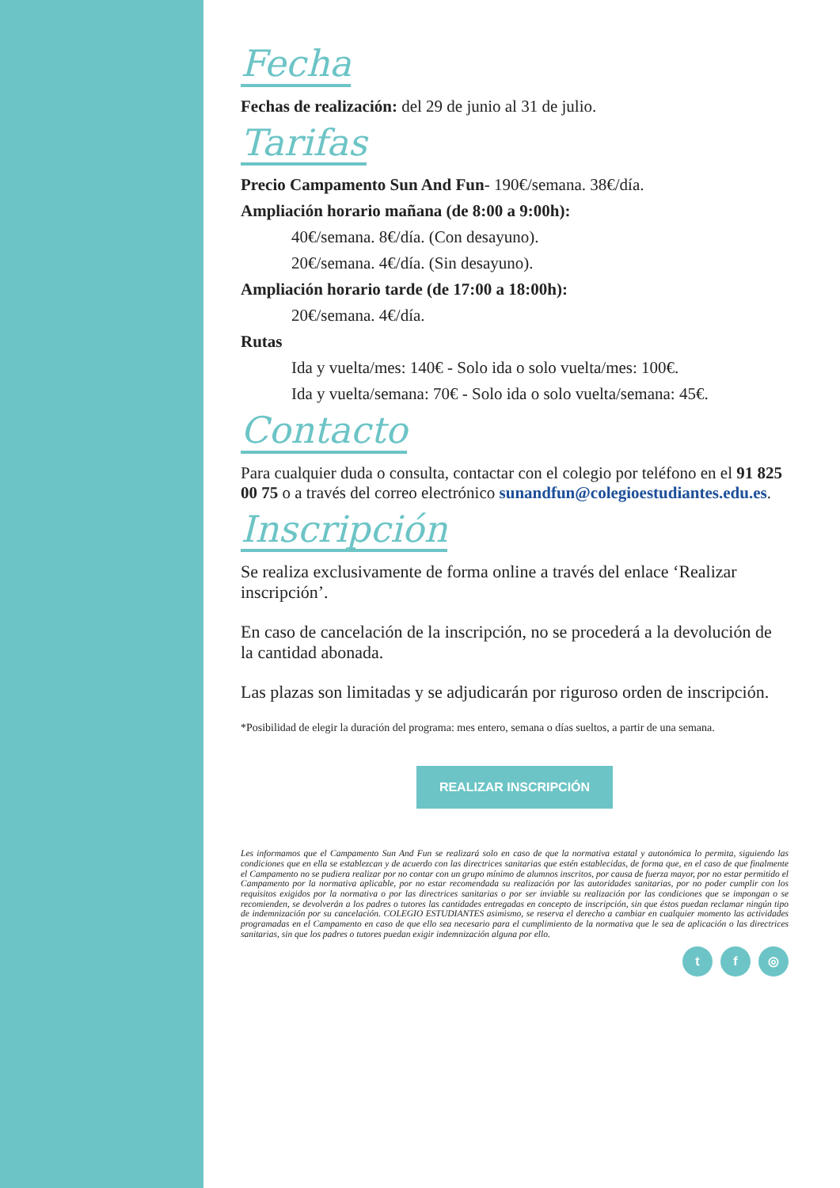Fecha
Fechas de realización: del 29 de junio al 31 de julio.
Tarifas
Precio Campamento Sun And Fun- 190€/semana. 38€/día.
Ampliación horario mañana (de 8:00 a 9:00h):
40€/semana. 8€/día. (Con desayuno).
20€/semana. 4€/día. (Sin desayuno).
Ampliación horario tarde (de 17:00 a 18:00h):
20€/semana. 4€/día.
Rutas
Ida y vuelta/mes: 140€ - Solo ida o solo vuelta/mes: 100€.
Ida y vuelta/semana: 70€ - Solo ida o solo vuelta/semana: 45€.
Contacto
Para cualquier duda o consulta, contactar con el colegio por teléfono en el 91 825 00 75 o a través del correo electrónico sunandfun@colegioestudiantes.edu.es.
Inscripción
Se realiza exclusivamente de forma online a través del enlace ‘Realizar inscripción’.
En caso de cancelación de la inscripción, no se procederá a la devolución de la cantidad abonada.
Las plazas son limitadas y se adjudicarán por riguroso orden de inscripción.
*Posibilidad de elegir la duración del programa: mes entero, semana o días sueltos, a partir de una semana.
REALIZAR INSCRIPCIÓN
Les informamos que el Campamento Sun And Fun se realizará solo en caso de que la normativa estatal y autonómica lo permita, siguiendo las condiciones que en ella se establezcan y de acuerdo con las directrices sanitarias que estén establecidas, de forma que, en el caso de que finalmente el Campamento no se pudiera realizar por no contar con un grupo mínimo de alumnos inscritos, por causa de fuerza mayor, por no estar permitido el Campamento por la normativa aplicable, por no estar recomendada su realización por las autoridades sanitarias, por no poder cumplir con los requisitos exigidos por la normativa o por las directrices sanitarias o por ser inviable su realización por las condiciones que se impongan o se recomienden, se devolverán a los padres o tutores las cantidades entregadas en concepto de inscripción, sin que éstos puedan reclamar ningún tipo de indemnización por su cancelación. COLEGIO ESTUDIANTES asimismo, se reserva el derecho a cambiar en cualquier momento las actividades programadas en el Campamento en caso de que ello sea necesario para el cumplimiento de la normativa que le sea de aplicación o las directrices sanitarias, sin que los padres o tutores puedan exigir indemnización alguna por ello.
t f ◎